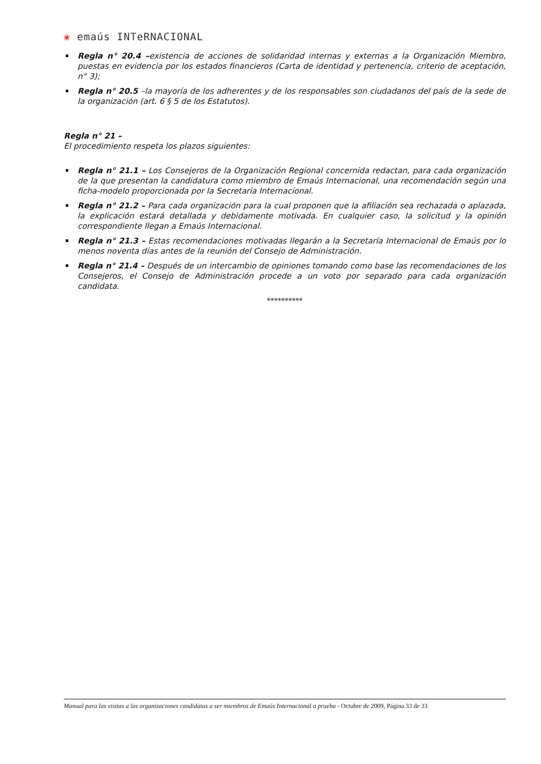❀ emaús INTeRNACIONAL
Regla n° 20.4 –existencia de acciones de solidaridad internas y externas a la Organización Miembro, puestas en evidencia por los estados financieros (Carta de identidad y pertenencia, criterio de aceptación, n° 3);
Regla n° 20.5 –la mayoría de los adherentes y de los responsables son ciudadanos del país de la sede de la organización (art. 6 § 5 de los Estatutos).
Regla n° 21 –
El procedimiento respeta los plazos siguientes:
Regla n° 21.1 – Los Consejeros de la Organización Regional concernida redactan, para cada organización de la que presentan la candidatura como miembro de Emaús Internacional, una recomendación según una ficha-modelo proporcionada por la Secretaría Internacional.
Regla n° 21.2 – Para cada organización para la cual proponen que la afiliación sea rechazada o aplazada, la explicación estará detallada y debidamente motivada. En cualquier caso, la solicitud y la opinión correspondiente llegan a Emaús Internacional.
Regla n° 21.3 – Estas recomendaciones motivadas llegarán a la Secretaría Internacional de Emaús por lo menos noventa días antes de la reunión del Consejo de Administración.
Regla n° 21.4 – Después de un intercambio de opiniones tomando como base las recomendaciones de los Consejeros, el Consejo de Administración procede a un voto por separado para cada organización candidata.
**********
Manual para las visitas a las organizaciones candidatas a ser miembros de Emaús Internacional a prueba - Octubre de 2009, Página 33 de 33